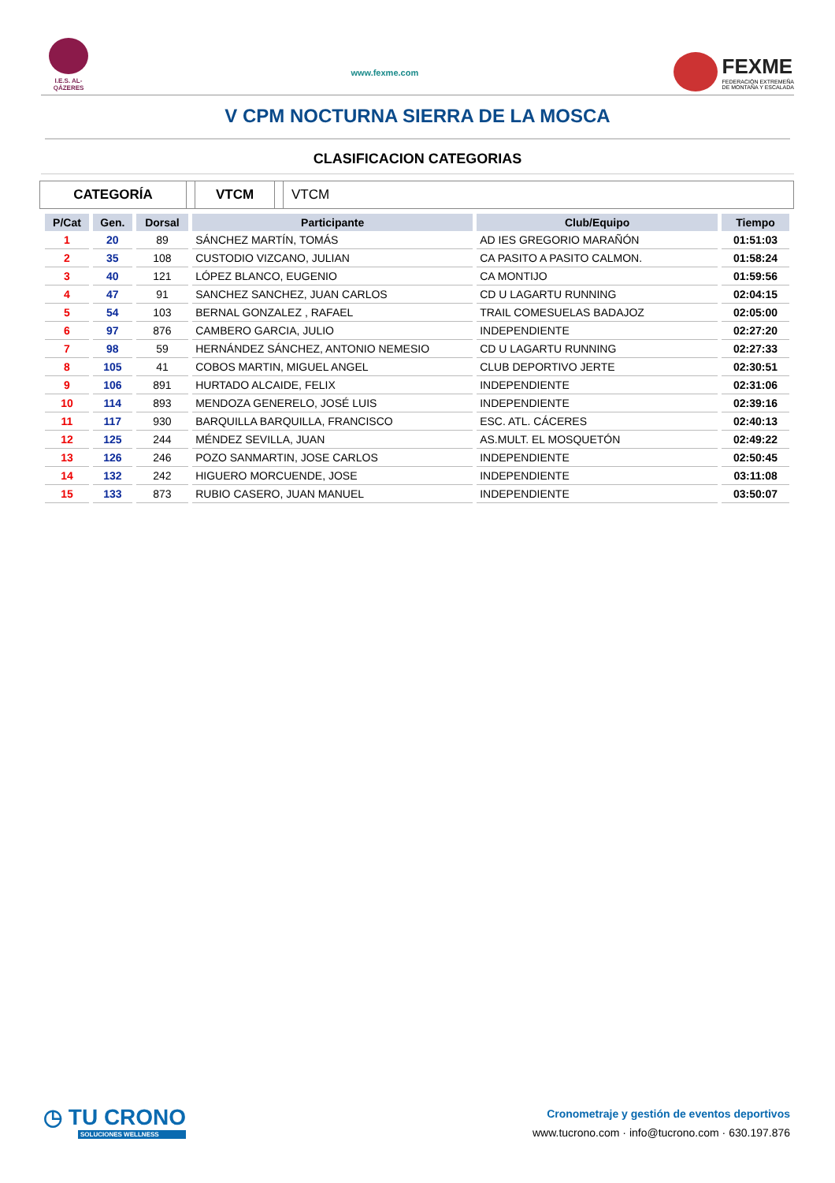I.E.S. AL-QÁZERES
www.fexme.com
FEXME
FEDERACIÓN EXTREMEÑA
DE MONTAÑA Y ESCALADA
V CPM NOCTURNA SIERRA DE LA MOSCA
CLASIFICACION CATEGORIAS
CATEGORÍA VTCM VTCM
| P/Cat | Gen. | Dorsal | Participante | Club/Equipo | Tiempo |
| --- | --- | --- | --- | --- | --- |
| 1 | 20 | 89 | SÁNCHEZ MARTÍN, TOMÁS | AD IES GREGORIO MARAÑÓN | 01:51:03 |
| 2 | 35 | 108 | CUSTODIO VIZCANO, JULIAN | CA PASITO A PASITO CALMON. | 01:58:24 |
| 3 | 40 | 121 | LÓPEZ BLANCO, EUGENIO | CA MONTIJO | 01:59:56 |
| 4 | 47 | 91 | SANCHEZ SANCHEZ, JUAN CARLOS | CD U LAGARTU RUNNING | 02:04:15 |
| 5 | 54 | 103 | BERNAL GONZALEZ , RAFAEL | TRAIL COMESUELAS BADAJOZ | 02:05:00 |
| 6 | 97 | 876 | CAMBERO GARCIA, JULIO | INDEPENDIENTE | 02:27:20 |
| 7 | 98 | 59 | HERNÁNDEZ SÁNCHEZ, ANTONIO NEMESIO | CD U LAGARTU RUNNING | 02:27:33 |
| 8 | 105 | 41 | COBOS MARTIN, MIGUEL ANGEL | CLUB DEPORTIVO JERTE | 02:30:51 |
| 9 | 106 | 891 | HURTADO ALCAIDE, FELIX | INDEPENDIENTE | 02:31:06 |
| 10 | 114 | 893 | MENDOZA GENERELO, JOSÉ LUIS | INDEPENDIENTE | 02:39:16 |
| 11 | 117 | 930 | BARQUILLA BARQUILLA, FRANCISCO | ESC. ATL. CÁCERES | 02:40:13 |
| 12 | 125 | 244 | MÉNDEZ SEVILLA, JUAN | AS.MULT. EL MOSQUETÓN | 02:49:22 |
| 13 | 126 | 246 | POZO SANMARTIN, JOSE CARLOS | INDEPENDIENTE | 02:50:45 |
| 14 | 132 | 242 | HIGUERO MORCUENDE, JOSE | INDEPENDIENTE | 03:11:08 |
| 15 | 133 | 873 | RUBIO CASERO, JUAN MANUEL | INDEPENDIENTE | 03:50:07 |
◷ TU CRONO
SOLUCIONES WELLNESS
Cronometraje y gestión de eventos deportivos
www.tucrono.com · info@tucrono.com · 630.197.876